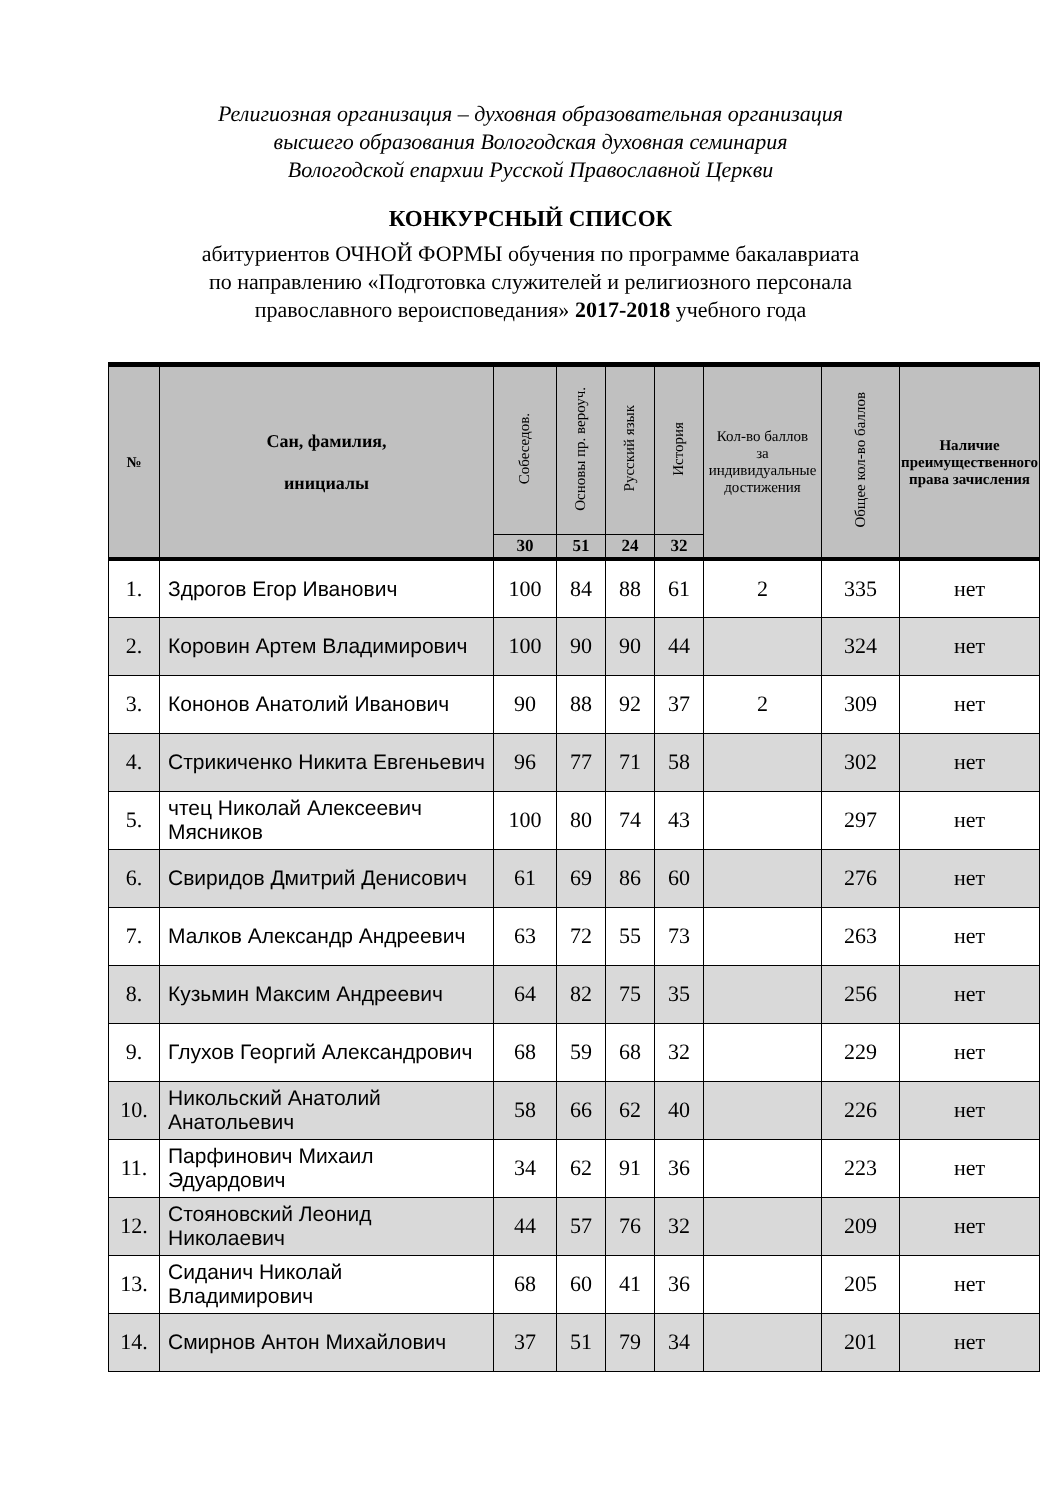Религиозная организация – духовная образовательная организация
высшего образования Вологодская духовная семинария
Вологодской епархии Русской Православной Церкви
КОНКУРСНЫЙ СПИСОК
абитуриентов ОЧНОЙ ФОРМЫ обучения по программе бакалавриата
по направлению «Подготовка служителей и религиозного персонала
православного вероисповедания» 2017-2018 учебного года
| № | Сан, фамилия, инициалы | Собеседов. | Основы пр. вероуч. | Русский язык | История | Кол-во баллов за индивидуальные достижения | Общее кол-во баллов | Наличие преимущественного права зачисления |
| --- | --- | --- | --- | --- | --- | --- | --- | --- |
| | | 30 | 51 | 24 | 32 | | | |
| 1. | Здрогов Егор Иванович | 100 | 84 | 88 | 61 | 2 | 335 | нет |
| 2. | Коровин Артем Владимирович | 100 | 90 | 90 | 44 | | 324 | нет |
| 3. | Кононов Анатолий Иванович | 90 | 88 | 92 | 37 | 2 | 309 | нет |
| 4. | Стрикиченко Никита Евгеньевич | 96 | 77 | 71 | 58 | | 302 | нет |
| 5. | чтец Николай Алексеевич Мясников | 100 | 80 | 74 | 43 | | 297 | нет |
| 6. | Свиридов Дмитрий Денисович | 61 | 69 | 86 | 60 | | 276 | нет |
| 7. | Малков Александр Андреевич | 63 | 72 | 55 | 73 | | 263 | нет |
| 8. | Кузьмин Максим Андреевич | 64 | 82 | 75 | 35 | | 256 | нет |
| 9. | Глухов Георгий Александрович | 68 | 59 | 68 | 32 | | 229 | нет |
| 10. | Никольский Анатолий Анатольевич | 58 | 66 | 62 | 40 | | 226 | нет |
| 11. | Парфинович Михаил Эдуардович | 34 | 62 | 91 | 36 | | 223 | нет |
| 12. | Стояновский Леонид Николаевич | 44 | 57 | 76 | 32 | | 209 | нет |
| 13. | Сиданич Николай Владимирович | 68 | 60 | 41 | 36 | | 205 | нет |
| 14. | Смирнов Антон Михайлович | 37 | 51 | 79 | 34 | | 201 | нет |